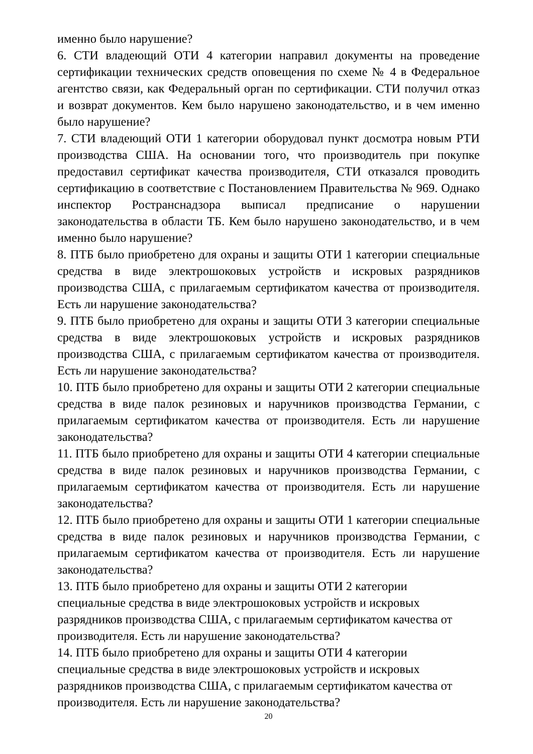именно было нарушение?
6. СТИ владеющий ОТИ 4 категории направил документы на проведение сертификации технических средств оповещения по схеме № 4 в Федеральное агентство связи, как Федеральный орган по сертификации. СТИ получил отказ и возврат документов. Кем было нарушено законодательство, и в чем именно было нарушение?
7. СТИ владеющий ОТИ 1 категории оборудовал пункт досмотра новым РТИ производства США. На основании того, что производитель при покупке предоставил сертификат качества производителя, СТИ отказался проводить сертификацию в соответствие с Постановлением Правительства № 969. Однако инспектор Ространснадзора выписал предписание о нарушении законодательства в области ТБ. Кем было нарушено законодательство, и в чем именно было нарушение?
8. ПТБ было приобретено для охраны и защиты ОТИ 1 категории специальные средства в виде электрошоковых устройств и искровых разрядников производства США, с прилагаемым сертификатом качества от производителя. Есть ли нарушение законодательства?
9. ПТБ было приобретено для охраны и защиты ОТИ 3 категории специальные средства в виде электрошоковых устройств и искровых разрядников производства США, с прилагаемым сертификатом качества от производителя. Есть ли нарушение законодательства?
10. ПТБ было приобретено для охраны и защиты ОТИ 2 категории специальные средства в виде палок резиновых и наручников производства Германии, с прилагаемым сертификатом качества от производителя. Есть ли нарушение законодательства?
11. ПТБ было приобретено для охраны и защиты ОТИ 4 категории специальные средства в виде палок резиновых и наручников производства Германии, с прилагаемым сертификатом качества от производителя. Есть ли нарушение законодательства?
12. ПТБ было приобретено для охраны и защиты ОТИ 1 категории специальные средства в виде палок резиновых и наручников производства Германии, с прилагаемым сертификатом качества от производителя. Есть ли нарушение законодательства?
13. ПТБ было приобретено для охраны и защиты ОТИ 2 категории
специальные средства в виде электрошоковых устройств и искровых
разрядников производства США, с прилагаемым сертификатом качества от
производителя. Есть ли нарушение законодательства?
14. ПТБ было приобретено для охраны и защиты ОТИ 4 категории
специальные средства в виде электрошоковых устройств и искровых
разрядников производства США, с прилагаемым сертификатом качества от
производителя. Есть ли нарушение законодательства?
20